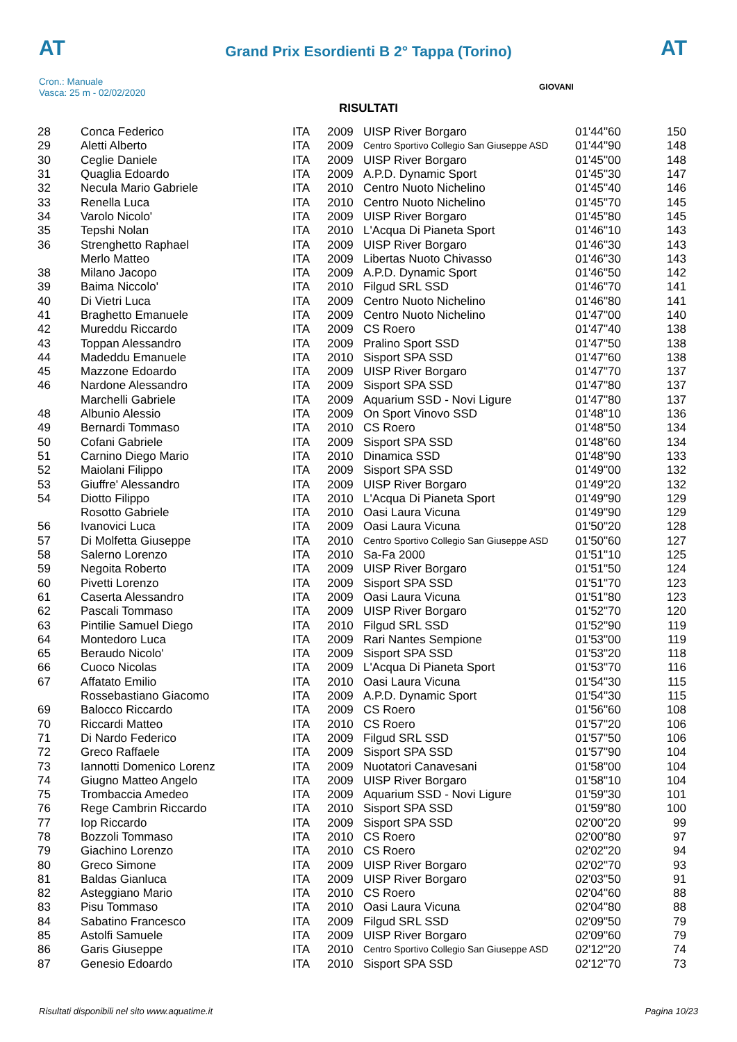AT AT
Grand Prix Esordienti B 2° Tappa (Torino)
Cron.: Manuale
Vasca: 25 m - 02/02/2020
GIOVANI
RISULTATI
| 28 | Conca Federico | ITA | 2009 | UISP River Borgaro | 01'44"60 | 150 |
| 29 | Aletti Alberto | ITA | 2009 | Centro Sportivo Collegio San Giuseppe ASD | 01'44"90 | 148 |
| 30 | Ceglie Daniele | ITA | 2009 | UISP River Borgaro | 01'45"00 | 148 |
| 31 | Quaglia Edoardo | ITA | 2009 | A.P.D. Dynamic Sport | 01'45"30 | 147 |
| 32 | Necula Mario Gabriele | ITA | 2010 | Centro Nuoto Nichelino | 01'45"40 | 146 |
| 33 | Renella Luca | ITA | 2010 | Centro Nuoto Nichelino | 01'45"70 | 145 |
| 34 | Varolo Nicolo' | ITA | 2009 | UISP River Borgaro | 01'45"80 | 145 |
| 35 | Tepshi Nolan | ITA | 2010 | L'Acqua Di Pianeta Sport | 01'46"10 | 143 |
| 36 | Strenghetto Raphael | ITA | 2009 | UISP River Borgaro | 01'46"30 | 143 |
| | Merlo Matteo | ITA | 2009 | Libertas Nuoto Chivasso | 01'46"30 | 143 |
| 38 | Milano Jacopo | ITA | 2009 | A.P.D. Dynamic Sport | 01'46"50 | 142 |
| 39 | Baima Niccolo' | ITA | 2010 | Filgud SRL SSD | 01'46"70 | 141 |
| 40 | Di Vietri Luca | ITA | 2009 | Centro Nuoto Nichelino | 01'46"80 | 141 |
| 41 | Braghetto Emanuele | ITA | 2009 | Centro Nuoto Nichelino | 01'47"00 | 140 |
| 42 | Mureddu Riccardo | ITA | 2009 | CS Roero | 01'47"40 | 138 |
| 43 | Toppan Alessandro | ITA | 2009 | Pralino Sport SSD | 01'47"50 | 138 |
| 44 | Madeddu Emanuele | ITA | 2010 | Sisport SPA SSD | 01'47"60 | 138 |
| 45 | Mazzone Edoardo | ITA | 2009 | UISP River Borgaro | 01'47"70 | 137 |
| 46 | Nardone Alessandro | ITA | 2009 | Sisport SPA SSD | 01'47"80 | 137 |
| | Marchelli Gabriele | ITA | 2009 | Aquarium SSD - Novi Ligure | 01'47"80 | 137 |
| 48 | Albunio Alessio | ITA | 2009 | On Sport Vinovo SSD | 01'48"10 | 136 |
| 49 | Bernardi Tommaso | ITA | 2010 | CS Roero | 01'48"50 | 134 |
| 50 | Cofani Gabriele | ITA | 2009 | Sisport SPA SSD | 01'48"60 | 134 |
| 51 | Carnino Diego Mario | ITA | 2010 | Dinamica SSD | 01'48"90 | 133 |
| 52 | Maiolani Filippo | ITA | 2009 | Sisport SPA SSD | 01'49"00 | 132 |
| 53 | Giuffre' Alessandro | ITA | 2009 | UISP River Borgaro | 01'49"20 | 132 |
| 54 | Diotto Filippo | ITA | 2010 | L'Acqua Di Pianeta Sport | 01'49"90 | 129 |
| | Rosotto Gabriele | ITA | 2010 | Oasi Laura Vicuna | 01'49"90 | 129 |
| 56 | Ivanovici Luca | ITA | 2009 | Oasi Laura Vicuna | 01'50"20 | 128 |
| 57 | Di Molfetta Giuseppe | ITA | 2010 | Centro Sportivo Collegio San Giuseppe ASD | 01'50"60 | 127 |
| 58 | Salerno Lorenzo | ITA | 2010 | Sa-Fa 2000 | 01'51"10 | 125 |
| 59 | Negoita Roberto | ITA | 2009 | UISP River Borgaro | 01'51"50 | 124 |
| 60 | Pivetti Lorenzo | ITA | 2009 | Sisport SPA SSD | 01'51"70 | 123 |
| 61 | Caserta Alessandro | ITA | 2009 | Oasi Laura Vicuna | 01'51"80 | 123 |
| 62 | Pascali Tommaso | ITA | 2009 | UISP River Borgaro | 01'52"70 | 120 |
| 63 | Pintilie Samuel Diego | ITA | 2010 | Filgud SRL SSD | 01'52"90 | 119 |
| 64 | Montedoro Luca | ITA | 2009 | Rari Nantes Sempione | 01'53"00 | 119 |
| 65 | Beraudo Nicolo' | ITA | 2009 | Sisport SPA SSD | 01'53"20 | 118 |
| 66 | Cuoco Nicolas | ITA | 2009 | L'Acqua Di Pianeta Sport | 01'53"70 | 116 |
| 67 | Affatato Emilio | ITA | 2010 | Oasi Laura Vicuna | 01'54"30 | 115 |
| | Rossebastiano Giacomo | ITA | 2009 | A.P.D. Dynamic Sport | 01'54"30 | 115 |
| 69 | Balocco Riccardo | ITA | 2009 | CS Roero | 01'56"60 | 108 |
| 70 | Riccardi Matteo | ITA | 2010 | CS Roero | 01'57"20 | 106 |
| 71 | Di Nardo Federico | ITA | 2009 | Filgud SRL SSD | 01'57"50 | 106 |
| 72 | Greco Raffaele | ITA | 2009 | Sisport SPA SSD | 01'57"90 | 104 |
| 73 | Iannotti Domenico Lorenz | ITA | 2009 | Nuotatori Canavesani | 01'58"00 | 104 |
| 74 | Giugno Matteo Angelo | ITA | 2009 | UISP River Borgaro | 01'58"10 | 104 |
| 75 | Trombaccia Amedeo | ITA | 2009 | Aquarium SSD - Novi Ligure | 01'59"30 | 101 |
| 76 | Rege Cambrin Riccardo | ITA | 2010 | Sisport SPA SSD | 01'59"80 | 100 |
| 77 | Iop Riccardo | ITA | 2009 | Sisport SPA SSD | 02'00"20 | 99 |
| 78 | Bozzoli Tommaso | ITA | 2010 | CS Roero | 02'00"80 | 97 |
| 79 | Giachino Lorenzo | ITA | 2010 | CS Roero | 02'02"20 | 94 |
| 80 | Greco Simone | ITA | 2009 | UISP River Borgaro | 02'02"70 | 93 |
| 81 | Baldas Gianluca | ITA | 2009 | UISP River Borgaro | 02'03"50 | 91 |
| 82 | Asteggiano Mario | ITA | 2010 | CS Roero | 02'04"60 | 88 |
| 83 | Pisu Tommaso | ITA | 2010 | Oasi Laura Vicuna | 02'04"80 | 88 |
| 84 | Sabatino Francesco | ITA | 2009 | Filgud SRL SSD | 02'09"50 | 79 |
| 85 | Astolfi Samuele | ITA | 2009 | UISP River Borgaro | 02'09"60 | 79 |
| 86 | Garis Giuseppe | ITA | 2010 | Centro Sportivo Collegio San Giuseppe ASD | 02'12"20 | 74 |
| 87 | Genesio Edoardo | ITA | 2010 | Sisport SPA SSD | 02'12"70 | 73 |
Risultati disponibili nel sito www.aquatime.it Pagina 10/23